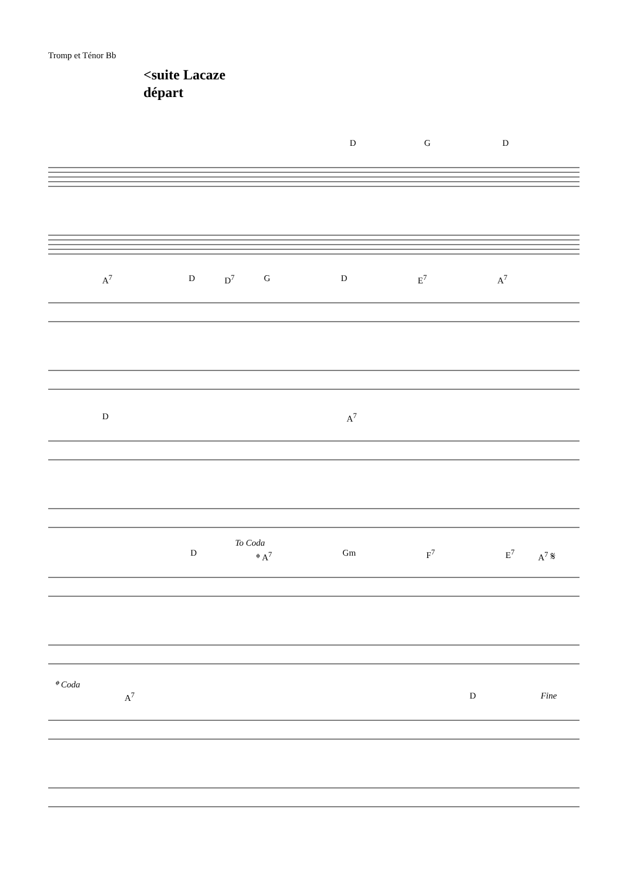Tromp et Ténor Bb
<suite Lacaze
départ
D G D
A<sup>7</sup> D D<sup>7</sup> G D E<sup>7</sup> A<sup>7</sup>
D A<sup>7</sup>
To Coda
D 𝄌 A<sup>7</sup> Gm F<sup>7</sup> E<sup>7</sup> A<sup>7</sup> 𝄋
𝄌 Coda
A<sup>7</sup> D Fine